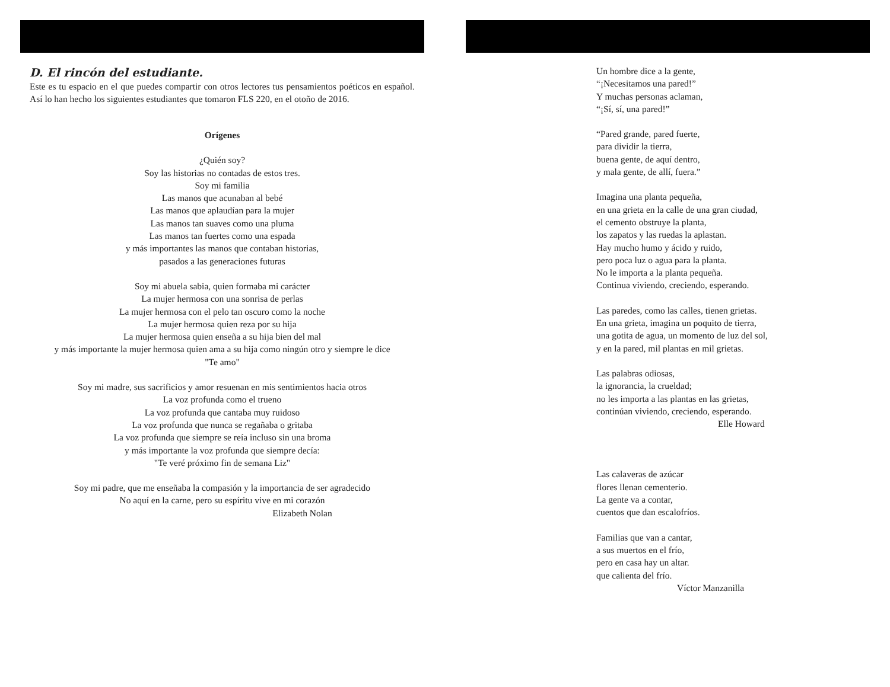D. El rincón del estudiante.
Este es tu espacio en el que puedes compartir con otros lectores tus pensamientos poéticos en español. Así lo han hecho los siguientes estudiantes que tomaron FLS 220, en el otoño de 2016.
Orígenes
¿Quién soy?
Soy las historias no contadas de estos tres.
Soy mi familia
Las manos que acunaban al bebé
Las manos que aplaudían para la mujer
Las manos tan suaves como una pluma
Las manos tan fuertes como una espada
y más importantes las manos que contaban historias,
pasados a las generaciones futuras
Soy mi abuela sabia, quien formaba mi carácter
La mujer hermosa con una sonrisa de perlas
La mujer hermosa con el pelo tan oscuro como la noche
La mujer hermosa quien reza por su hija
La mujer hermosa quien enseña a su hija bien del mal
y más importante la mujer hermosa quien ama a su hija como ningún otro y siempre le dice
"Te amo"
Soy mi madre, sus sacrificios y amor resuenan en mis sentimientos hacia otros
La voz profunda como el trueno
La voz profunda que cantaba muy ruidoso
La voz profunda que nunca se regañaba o gritaba
La voz profunda que siempre se reía incluso sin una broma
y más importante la voz profunda que siempre decía:
"Te veré próximo fin de semana Liz"
Soy mi padre, que me enseñaba la compasión y la importancia de ser agradecido
No aquí en la carne, pero su espíritu vive en mi corazón
Elizabeth Nolan
Un hombre dice a la gente,
“¡Necesitamos una pared!”
Y muchas personas aclaman,
“¡Sí, sí, una pared!”
“Pared grande, pared fuerte,
para dividir la tierra,
buena gente, de aquí dentro,
y mala gente, de allí, fuera.”
Imagina una planta pequeña,
en una grieta en la calle de una gran ciudad,
el cemento obstruye la planta,
los zapatos y las ruedas la aplastan.
Hay mucho humo y ácido y ruido,
pero poca luz o agua para la planta.
No le importa a la planta pequeña.
Continua viviendo, creciendo, esperando.
Las paredes, como las calles, tienen grietas.
En una grieta, imagina un poquito de tierra,
una gotita de agua, un momento de luz del sol,
y en la pared, mil plantas en mil grietas.
Las palabras odiosas,
la ignorancia, la crueldad;
no les importa a las plantas en las grietas,
continúan viviendo, creciendo, esperando.
Elle Howard
Las calaveras de azúcar
flores llenan cementerio.
La gente va a contar,
cuentos que dan escalofríos.
Familias que van a cantar,
a sus muertos en el frío,
pero en casa hay un altar.
que calienta del frío.
Víctor Manzanilla